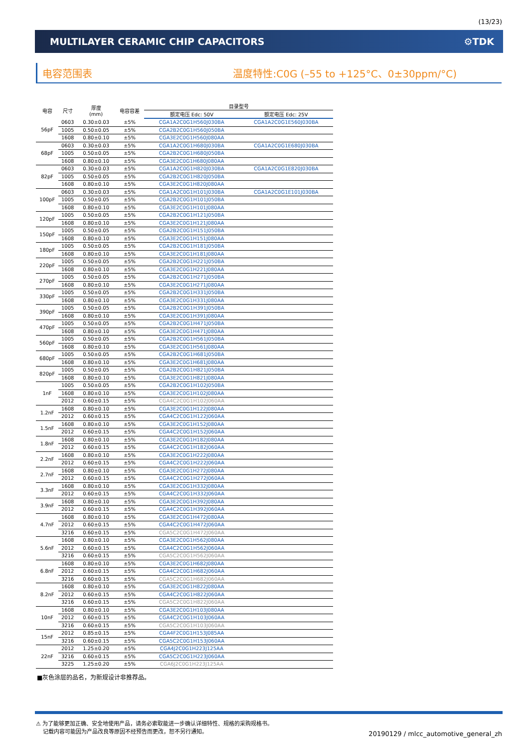(13/23)
MULTILAYER CERAMIC CHIP CAPACITORS ⚙TDK
电容范围表 温度特性:C0G (–55 to +125°C、0±30ppm/°C)
| 电容 | 尺寸 | 厚度 (mm) | 电容容差 | 目录型号 | |
| --- | --- | --- | --- | --- | --- |
| | | | | 额定电压 Edc: 50V | 额定电压 Edc: 25V |
| 56pF | 0603 | 0.30±0.03 | ±5% | CGA1A2C0G1H560J030BA | CGA1A2C0G1E560J030BA |
| | 1005 | 0.50±0.05 | ±5% | CGA2B2C0G1H560J050BA | |
| | 1608 | 0.80±0.10 | ±5% | CGA3E2C0G1H560J080AA | |
| 68pF | 0603 | 0.30±0.03 | ±5% | CGA1A2C0G1H680J030BA | CGA1A2C0G1E680J030BA |
| | 1005 | 0.50±0.05 | ±5% | CGA2B2C0G1H680J050BA | |
| | 1608 | 0.80±0.10 | ±5% | CGA3E2C0G1H680J080AA | |
| 82pF | 0603 | 0.30±0.03 | ±5% | CGA1A2C0G1H820J030BA | CGA1A2C0G1E820J030BA |
| | 1005 | 0.50±0.05 | ±5% | CGA2B2C0G1H820J050BA | |
| | 1608 | 0.80±0.10 | ±5% | CGA3E2C0G1H820J080AA | |
| 100pF | 0603 | 0.30±0.03 | ±5% | CGA1A2C0G1H101J030BA | CGA1A2C0G1E101J030BA |
| | 1005 | 0.50±0.05 | ±5% | CGA2B2C0G1H101J050BA | |
| | 1608 | 0.80±0.10 | ±5% | CGA3E2C0G1H101J080AA | |
| 120pF | 1005 | 0.50±0.05 | ±5% | CGA2B2C0G1H121J050BA | |
| | 1608 | 0.80±0.10 | ±5% | CGA3E2C0G1H121J080AA | |
| 150pF | 1005 | 0.50±0.05 | ±5% | CGA2B2C0G1H151J050BA | |
| | 1608 | 0.80±0.10 | ±5% | CGA3E2C0G1H151J080AA | |
| 180pF | 1005 | 0.50±0.05 | ±5% | CGA2B2C0G1H181J050BA | |
| | 1608 | 0.80±0.10 | ±5% | CGA3E2C0G1H181J080AA | |
| 220pF | 1005 | 0.50±0.05 | ±5% | CGA2B2C0G1H221J050BA | |
| | 1608 | 0.80±0.10 | ±5% | CGA3E2C0G1H221J080AA | |
| 270pF | 1005 | 0.50±0.05 | ±5% | CGA2B2C0G1H271J050BA | |
| | 1608 | 0.80±0.10 | ±5% | CGA3E2C0G1H271J080AA | |
| 330pF | 1005 | 0.50±0.05 | ±5% | CGA2B2C0G1H331J050BA | |
| | 1608 | 0.80±0.10 | ±5% | CGA3E2C0G1H331J080AA | |
| 390pF | 1005 | 0.50±0.05 | ±5% | CGA2B2C0G1H391J050BA | |
| | 1608 | 0.80±0.10 | ±5% | CGA3E2C0G1H391J080AA | |
| 470pF | 1005 | 0.50±0.05 | ±5% | CGA2B2C0G1H471J050BA | |
| | 1608 | 0.80±0.10 | ±5% | CGA3E2C0G1H471J080AA | |
| 560pF | 1005 | 0.50±0.05 | ±5% | CGA2B2C0G1H561J050BA | |
| | 1608 | 0.80±0.10 | ±5% | CGA3E2C0G1H561J080AA | |
| 680pF | 1005 | 0.50±0.05 | ±5% | CGA2B2C0G1H681J050BA | |
| | 1608 | 0.80±0.10 | ±5% | CGA3E2C0G1H681J080AA | |
| 820pF | 1005 | 0.50±0.05 | ±5% | CGA2B2C0G1H821J050BA | |
| | 1608 | 0.80±0.10 | ±5% | CGA3E2C0G1H821J080AA | |
| 1nF | 1005 | 0.50±0.05 | ±5% | CGA2B2C0G1H102J050BA | |
| | 1608 | 0.80±0.10 | ±5% | CGA3E2C0G1H102J080AA | |
| | 2012 | 0.60±0.15 | ±5% | CGA4C2C0G1H102J060AA | |
| 1.2nF | 1608 | 0.80±0.10 | ±5% | CGA3E2C0G1H122J080AA | |
| | 2012 | 0.60±0.15 | ±5% | CGA4C2C0G1H122J060AA | |
| 1.5nF | 1608 | 0.80±0.10 | ±5% | CGA3E2C0G1H152J080AA | |
| | 2012 | 0.60±0.15 | ±5% | CGA4C2C0G1H152J060AA | |
| 1.8nF | 1608 | 0.80±0.10 | ±5% | CGA3E2C0G1H182J080AA | |
| | 2012 | 0.60±0.15 | ±5% | CGA4C2C0G1H182J060AA | |
| 2.2nF | 1608 | 0.80±0.10 | ±5% | CGA3E2C0G1H222J080AA | |
| | 2012 | 0.60±0.15 | ±5% | CGA4C2C0G1H222J060AA | |
| 2.7nF | 1608 | 0.80±0.10 | ±5% | CGA3E2C0G1H272J080AA | |
| | 2012 | 0.60±0.15 | ±5% | CGA4C2C0G1H272J060AA | |
| 3.3nF | 1608 | 0.80±0.10 | ±5% | CGA3E2C0G1H332J080AA | |
| | 2012 | 0.60±0.15 | ±5% | CGA4C2C0G1H332J060AA | |
| 3.9nF | 1608 | 0.80±0.10 | ±5% | CGA3E2C0G1H392J080AA | |
| | 2012 | 0.60±0.15 | ±5% | CGA4C2C0G1H392J060AA | |
| 4.7nF | 1608 | 0.80±0.10 | ±5% | CGA3E2C0G1H472J080AA | |
| | 2012 | 0.60±0.15 | ±5% | CGA4C2C0G1H472J060AA | |
| | 3216 | 0.60±0.15 | ±5% | CGA5C2C0G1H472J060AA | |
| 5.6nF | 1608 | 0.80±0.10 | ±5% | CGA3E2C0G1H562J080AA | |
| | 2012 | 0.60±0.15 | ±5% | CGA4C2C0G1H562J060AA | |
| | 3216 | 0.60±0.15 | ±5% | CGA5C2C0G1H562J060AA | |
| 6.8nF | 1608 | 0.80±0.10 | ±5% | CGA3E2C0G1H682J080AA | |
| | 2012 | 0.60±0.15 | ±5% | CGA4C2C0G1H682J060AA | |
| | 3216 | 0.60±0.15 | ±5% | CGA5C2C0G1H682J060AA | |
| 8.2nF | 1608 | 0.80±0.10 | ±5% | CGA3E2C0G1H822J080AA | |
| | 2012 | 0.60±0.15 | ±5% | CGA4C2C0G1H822J060AA | |
| | 3216 | 0.60±0.15 | ±5% | CGA5C2C0G1H822J060AA | |
| 10nF | 1608 | 0.80±0.10 | ±5% | CGA3E2C0G1H103J080AA | |
| | 2012 | 0.60±0.15 | ±5% | CGA4C2C0G1H103J060AA | |
| | 3216 | 0.60±0.15 | ±5% | CGA5C2C0G1H103J060AA | |
| 15nF | 2012 | 0.85±0.15 | ±5% | CGA4F2C0G1H153J085AA | |
| | 3216 | 0.60±0.15 | ±5% | CGA5C2C0G1H153J060AA | |
| 22nF | 2012 | 1.25±0.20 | ±5% | CGA4J2C0G1H223J125AA | |
| | 3216 | 0.60±0.15 | ±5% | CGA5C2C0G1H223J060AA | |
| | 3225 | 1.25±0.20 | ±5% | CGA6J2C0G1H223J125AA | |
■灰色涂层的品名，为新规设计非推荐品。
⚠ 为了能够更加正确、安全地使用产品，请务必索取能进一步确认详细特性、规格的采购规格书。
记载内容可能因为产品改良等原因不经预告而更改，恕不另行通知。
20190129 / mlcc_automotive_general_zh